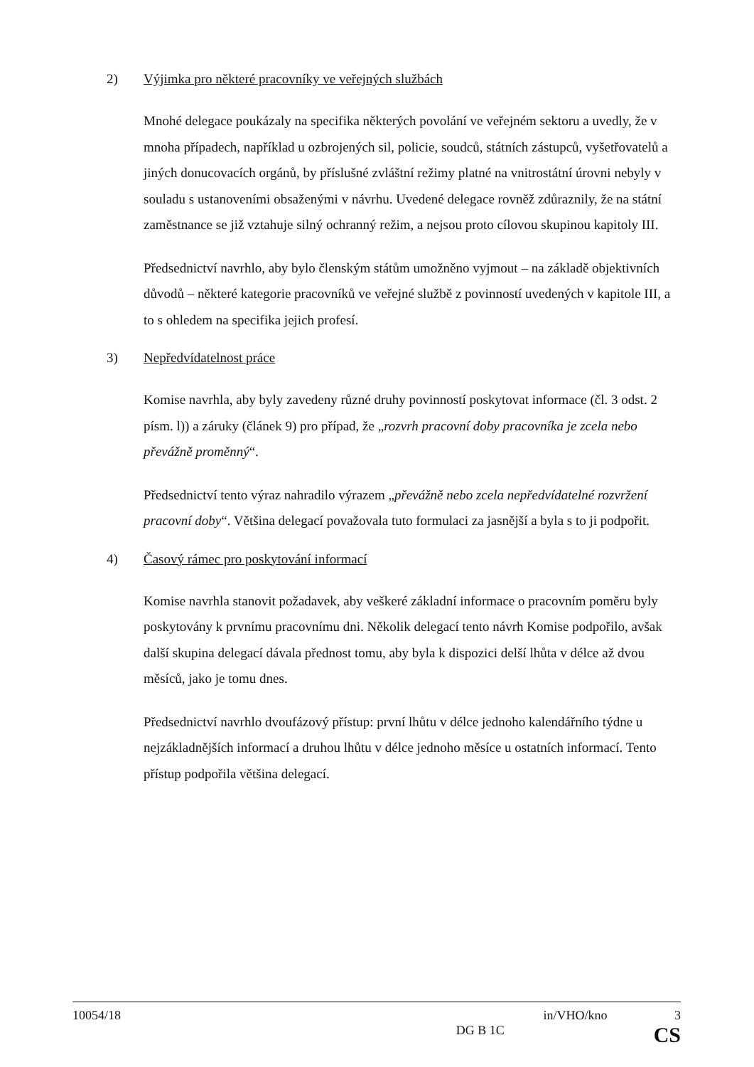2) Výjimka pro některé pracovníky ve veřejných službách
Mnohé delegace poukázaly na specifika některých povolání ve veřejném sektoru a uvedly, že v mnoha případech, například u ozbrojených sil, policie, soudců, státních zástupců, vyšetřovatelů a jiných donucovacích orgánů, by příslušné zvláštní režimy platné na vnitrostátní úrovni nebyly v souladu s ustanoveními obsaženými v návrhu. Uvedené delegace rovněž zdůraznily, že na státní zaměstnance se již vztahuje silný ochranný režim, a nejsou proto cílovou skupinou kapitoly III.
Předsednictví navrhlo, aby bylo členským státům umožněno vyjmout – na základě objektivních důvodů – některé kategorie pracovníků ve veřejné službě z povinností uvedených v kapitole III, a to s ohledem na specifika jejich profesí.
3) Nepředvídatelnost práce
Komise navrhla, aby byly zavedeny různé druhy povinností poskytovat informace (čl. 3 odst. 2 písm. l)) a záruky (článek 9) pro případ, že „rozvrh pracovní doby pracovníka je zcela nebo převážně proměnný“.
Předsednictví tento výraz nahradilo výrazem „převážně nebo zcela nepředvídatelné rozvržení pracovní doby“. Většina delegací považovala tuto formulaci za jasnější a byla s to ji podpořit.
4) Časový rámec pro poskytování informací
Komise navrhla stanovit požadavek, aby veškeré základní informace o pracovním poměru byly poskytovány k prvnímu pracovnímu dni. Několik delegací tento návrh Komise podpořilo, avšak další skupina delegací dávala přednost tomu, aby byla k dispozici delší lhůta v délce až dvou měsíců, jako je tomu dnes.
Předsednictví navrhlo dvoufázový přístup: první lhůtu v délce jednoho kalendářního týdne u nejzákladnějších informací a druhou lhůtu v délce jednoho měsíce u ostatních informací. Tento přístup podpořila většina delegací.
10054/18 in/VHO/kno 3
DG B 1C CS